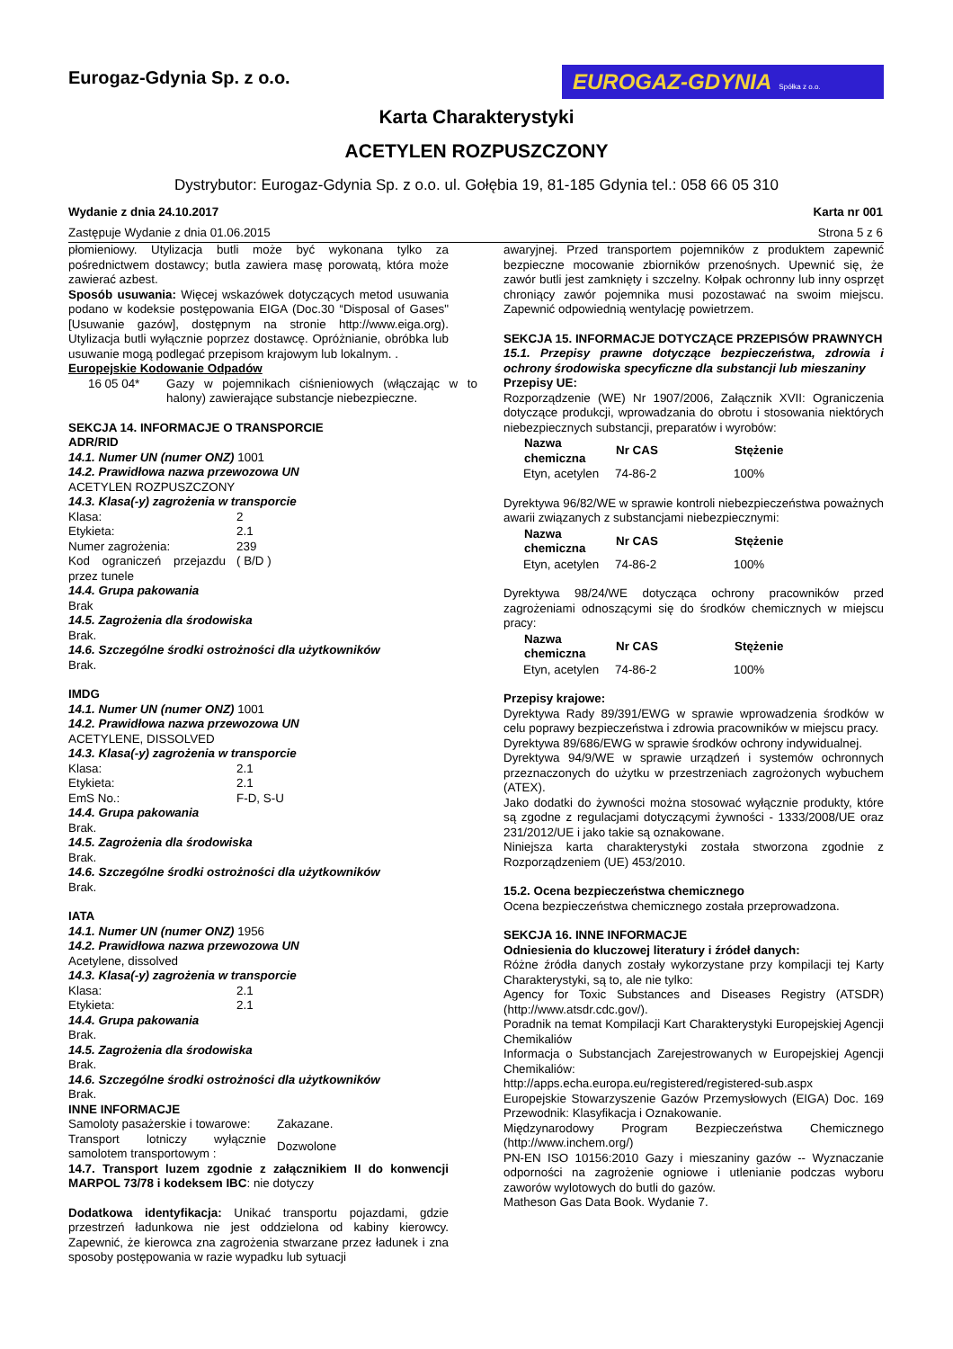Eurogaz-Gdynia Sp. z o.o.
EUROGAZ-GDYNIA Spółka z o.o.
Karta Charakterystyki
ACETYLEN ROZPUSZCZONY
Dystrybutor: Eurogaz-Gdynia Sp. z o.o. ul. Gołębia 19, 81-185 Gdynia tel.: 058 66 05 310
Wydanie z dnia 24.10.2017 Karta nr 001
Zastępuje Wydanie z dnia 01.06.2015 Strona 5 z 6
płomieniowy. Utylizacja butli może być wykonana tylko za pośrednictwem dostawcy; butla zawiera masę porowatą, która może zawierać azbest.
Sposób usuwania: Więcej wskazówek dotyczących metod usuwania podano w kodeksie postępowania EIGA (Doc.30 “Disposal of Gases" [Usuwanie gazów], dostępnym na stronie http://www.eiga.org). Utylizacja butli wyłącznie poprzez dostawcę. Opróżnianie, obróbka lub usuwanie mogą podlegać przepisom krajowym lub lokalnym. .
Europejskie Kodowanie Odpadów
| 16 05 04* | Gazy w pojemnikach ciśnieniowych (włączając w to halony) zawierające substancje niebezpieczne. |
SEKCJA 14. INFORMACJE O TRANSPORCIE
ADR/RID
14.1. Numer UN (numer ONZ) 1001
14.2. Prawidłowa nazwa przewozowa UN
ACETYLEN ROZPUSZCZONY
14.3. Klasa(-y) zagrożenia w transporcie
| Klasa: | 2 |
| Etykieta: | 2.1 |
| Numer zagrożenia: | 239 |
| Kod ograniczeń przejazdu przez tunele | ( B/D ) |
14.4. Grupa pakowania
Brak
14.5. Zagrożenia dla środowiska
Brak.
14.6. Szczególne środki ostrożności dla użytkowników
Brak.
IMDG
14.1. Numer UN (numer ONZ) 1001
14.2. Prawidłowa nazwa przewozowa UN
ACETYLENE, DISSOLVED
14.3. Klasa(-y) zagrożenia w transporcie
| Klasa: | 2.1 |
| Etykieta: | 2.1 |
| EmS No.: | F-D, S-U |
14.4. Grupa pakowania
Brak.
14.5. Zagrożenia dla środowiska
Brak.
14.6. Szczególne środki ostrożności dla użytkowników
Brak.
IATA
14.1. Numer UN (numer ONZ) 1956
14.2. Prawidłowa nazwa przewozowa UN
Acetylene, dissolved
14.3. Klasa(-y) zagrożenia w transporcie
| Klasa: | 2.1 |
| Etykieta: | 2.1 |
14.4. Grupa pakowania
Brak.
14.5. Zagrożenia dla środowiska
Brak.
14.6. Szczególne środki ostrożności dla użytkowników
Brak.
INNE INFORMACJE
| Samoloty pasażerskie i towarowe: | Zakazane. |
| Transport lotniczy wyłącznie samolotem transportowym : | Dozwolone |
14.7. Transport luzem zgodnie z załącznikiem II do konwencji MARPOL 73/78 i kodeksem IBC: nie dotyczy
Dodatkowa identyfikacja: Unikać transportu pojazdami, gdzie przestrzeń ładunkowa nie jest oddzielona od kabiny kierowcy. Zapewnić, że kierowca zna zagrożenia stwarzane przez ładunek i zna sposoby postępowania w razie wypadku lub sytuacji
awaryjnej. Przed transportem pojemników z produktem zapewnić bezpieczne mocowanie zbiorników przenośnych. Upewnić się, że zawór butli jest zamknięty i szczelny. Kołpak ochronny lub inny osprzęt chroniący zawór pojemnika musi pozostawać na swoim miejscu. Zapewnić odpowiednią wentylację powietrzem.
SEKCJA 15. INFORMACJE DOTYCZĄCE PRZEPISÓW PRAWNYCH
15.1. Przepisy prawne dotyczące bezpieczeństwa, zdrowia i ochrony środowiska specyficzne dla substancji lub mieszaniny
Przepisy UE:
Rozporządzenie (WE) Nr 1907/2006, Załącznik XVII: Ograniczenia dotyczące produkcji, wprowadzania do obrotu i stosowania niektórych niebezpiecznych substancji, preparatów i wyrobów:
| Nazwa chemiczna | Nr CAS | Stężenie |
| --- | --- | --- |
| Etyn, acetylen | 74-86-2 | 100% |
Dyrektywa 96/82/WE w sprawie kontroli niebezpieczeństwa poważnych awarii związanych z substancjami niebezpiecznymi:
| Nazwa chemiczna | Nr CAS | Stężenie |
| --- | --- | --- |
| Etyn, acetylen | 74-86-2 | 100% |
Dyrektywa 98/24/WE dotycząca ochrony pracowników przed zagrożeniami odnoszącymi się do środków chemicznych w miejscu pracy:
| Nazwa chemiczna | Nr CAS | Stężenie |
| --- | --- | --- |
| Etyn, acetylen | 74-86-2 | 100% |
Przepisy krajowe:
Dyrektywa Rady 89/391/EWG w sprawie wprowadzenia środków w celu poprawy bezpieczeństwa i zdrowia pracowników w miejscu pracy.
Dyrektywa 89/686/EWG w sprawie środków ochrony indywidualnej.
Dyrektywa 94/9/WE w sprawie urządzeń i systemów ochronnych przeznaczonych do użytku w przestrzeniach zagrożonych wybuchem (ATEX).
Jako dodatki do żywności można stosować wyłącznie produkty, które są zgodne z regulacjami dotyczącymi żywności - 1333/2008/UE oraz 231/2012/UE i jako takie są oznakowane.
Niniejsza karta charakterystyki została stworzona zgodnie z Rozporządzeniem (UE) 453/2010.
15.2. Ocena bezpieczeństwa chemicznego
Ocena bezpieczeństwa chemicznego została przeprowadzona.
SEKCJA 16. INNE INFORMACJE
Odniesienia do kluczowej literatury i źródeł danych:
Różne źródła danych zostały wykorzystane przy kompilacji tej Karty Charakterystyki, są to, ale nie tylko:
Agency for Toxic Substances and Diseases Registry (ATSDR) (http://www.atsdr.cdc.gov/).
Poradnik na temat Kompilacji Kart Charakterystyki Europejskiej Agencji Chemikaliów
Informacja o Substancjach Zarejestrowanych w Europejskiej Agencji Chemikaliów:
http://apps.echa.europa.eu/registered/registered-sub.aspx
Europejskie Stowarzyszenie Gazów Przemysłowych (EIGA) Doc. 169 Przewodnik: Klasyfikacja i Oznakowanie.
Międzynarodowy Program Bezpieczeństwa Chemicznego (http://www.inchem.org/)
PN-EN ISO 10156:2010 Gazy i mieszaniny gazów -- Wyznaczanie odporności na zagrożenie ogniowe i utlenianie podczas wyboru zaworów wylotowych do butli do gazów.
Matheson Gas Data Book. Wydanie 7.